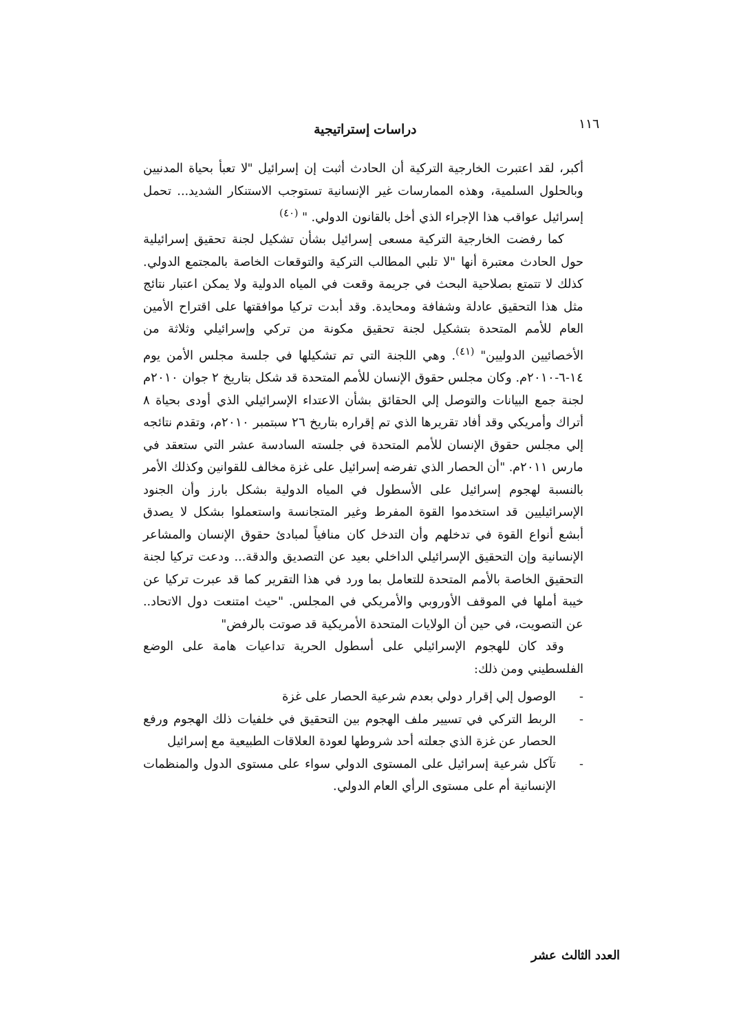١١٦ دراسات إستراتيجية
أكبر، لقد اعتبرت الخارجية التركية أن الحادث أثبت إن إسرائيل "لا تعبأ بحياة المدنيين وبالحلول السلمية، وهذه الممارسات غير الإنسانية تستوجب الاستنكار الشديد... تحمل إسرائيل عواقب هذا الإجراء الذي أخل بالقانون الدولي. " <sup>(٤٠)</sup>
كما رفضت الخارجية التركية مسعى إسرائيل بشأن تشكيل لجنة تحقيق إسرائيلية حول الحادث معتبرة أنها "لا تلبي المطالب التركية والتوقعات الخاصة بالمجتمع الدولي. كذلك لا تتمتع بصلاحية البحث في جريمة وقعت في المياه الدولية ولا يمكن اعتبار نتائج مثل هذا التحقيق عادلة وشفافة ومحايدة. وقد أبدت تركيا موافقتها على اقتراح الأمين العام للأمم المتحدة بتشكيل لجنة تحقيق مكونة من تركي وإسرائيلي وثلاثة من الأخصائيين الدوليين" <sup>(٤١)</sup>. وهي اللجنة التي تم تشكيلها في جلسة مجلس الأمن يوم ١٤-٦-٢٠١٠م. وكان مجلس حقوق الإنسان للأمم المتحدة قد شكل بتاريخ ٢ جوان ٢٠١٠م لجنة جمع البيانات والتوصل إلي الحقائق بشأن الاعتداء الإسرائيلي الذي أودى بحياة ٨ أتراك وأمريكي وقد أفاد تقريرها الذي تم إقراره بتاريخ ٢٦ سبتمبر ٢٠١٠م، وتقدم نتائجه إلي مجلس حقوق الإنسان للأمم المتحدة في جلسته السادسة عشر التي ستعقد في مارس ٢٠١١م. "أن الحصار الذي تفرضه إسرائيل على غزة مخالف للقوانين وكذلك الأمر بالنسبة لهجوم إسرائيل على الأسطول في المياه الدولية بشكل بارز وأن الجنود الإسرائيليين قد استخدموا القوة المفرط وغير المتجانسة واستعملوا بشكل لا يصدق أبشع أنواع القوة في تدخلهم وأن التدخل كان منافياً لمبادئ حقوق الإنسان والمشاعر الإنسانية وإن التحقيق الإسرائيلي الداخلي بعيد عن التصديق والدقة... ودعت تركيا لجنة التحقيق الخاصة بالأمم المتحدة للتعامل بما ورد في هذا التقرير كما قد عبرت تركيا عن خيبة أملها في الموقف الأوروبي والأمريكي في المجلس. "حيث امتنعت دول الاتحاد.. عن التصويت، في حين أن الولايات المتحدة الأمريكية قد صوتت بالرفض"
وقد كان للهجوم الإسرائيلي على أسطول الحرية تداعيات هامة على الوضع الفلسطيني ومن ذلك:
- الوصول إلي إقرار دولي بعدم شرعية الحصار على غزة
- الربط التركي في تسيير ملف الهجوم بين التحقيق في خلفيات ذلك الهجوم ورفع الحصار عن غزة الذي جعلته أحد شروطها لعودة العلاقات الطبيعية مع إسرائيل
- تآكل شرعية إسرائيل على المستوى الدولي سواء على مستوى الدول والمنظمات الإنسانية أم على مستوى الرأي العام الدولي.
العدد الثالث عشر